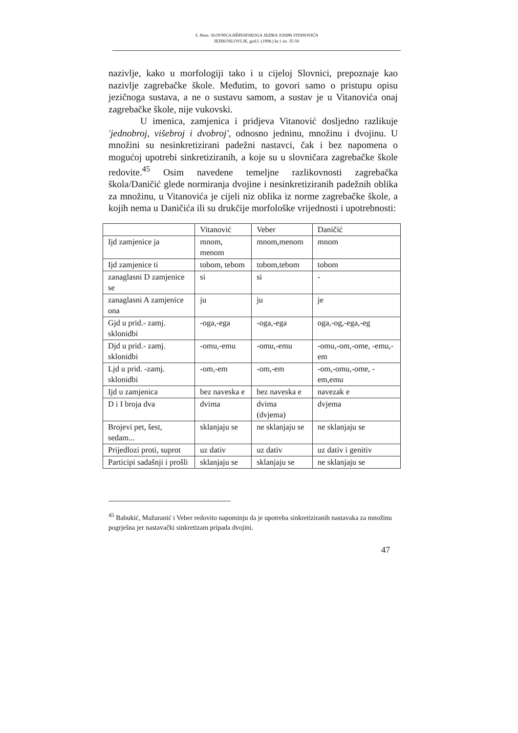S. Ham: SLOVNICA HÈRVATSKOGA JEZIKA JOSIPA VITANOVIĆA
JEZIKOSLOVLJE, god.I. (1998.) br.1 str. 35-50
nazivlje, kako u morfologiji tako i u cijeloj Slovnici, prepoznaje kao nazivlje zagrebačke škole. Međutim, to govori samo o pristupu opisu jezičnoga sustava, a ne o sustavu samom, a sustav je u Vitanovića onaj zagrebačke škole, nije vukovski.
U imenica, zamjenica i pridjeva Vitanović dosljedno razlikuje 'jednobroj, višebroj i dvobroj', odnosno jedninu, množinu i dvojinu. U množini su nesinkretizirani padežni nastavci, čak i bez napomena o mogućoj upotrebi sinkretiziranih, a koje su u slovničara zagrebačke škole redovite.<sup>45</sup> Osim navedene temeljne razlikovnosti zagrebačka škola/Daničić glede normiranja dvojine i nesinkretiziranih padežnih oblika za množinu, u Vitanovića je cijeli niz oblika iz norme zagrebačke škole, a kojih nema u Daničića ili su drukčije morfološke vrijednosti i upotrebnosti:
| | Vitanović | Veber | Daničić |
| --- | --- | --- | --- |
| Ijd zamjenice ja | mnom, menom | mnom,menom | mnom |
| Ijd zamjenice ti | tobom, tebom | tobom,tebom | tobom |
| zanaglasni D zamjenice se | si | si | - |
| zanaglasni A zamjenice ona | ju | ju | je |
| Gjd u prid.- zamj. sklonidbi | -oga,-ega | -oga,-ega | oga,-og,-ega,-eg |
| Djd u prid.- zamj. sklonidbi | -omu,-emu | -omu,-emu | -omu,-om,-ome, -emu,-em |
| Ljd u prid. -zamj. sklonidbi | -om,-em | -om,-em | -om,-omu,-ome, -em,emu |
| Ijd u zamjenica | bez naveska e | bez naveska e | navezak e |
| D i I broja dva | dvima | dvima (dvjema) | dvjema |
| Brojevi pet, šest, sedam... | sklanjaju se | ne sklanjaju se | ne sklanjaju se |
| Prijedlozi proti, suprot | uz dativ | uz dativ | uz dativ i genitiv |
| Participi sadašnji i prošli | sklanjaju se | sklanjaju se | ne sklanjaju se |
<sup>45</sup> Babukić, Mažuranić i Veber redovito napominju da je upotreba sinkretiziranih nastavaka za množinu pogrješna jer nastavački sinkretizam pripada dvojini.
47